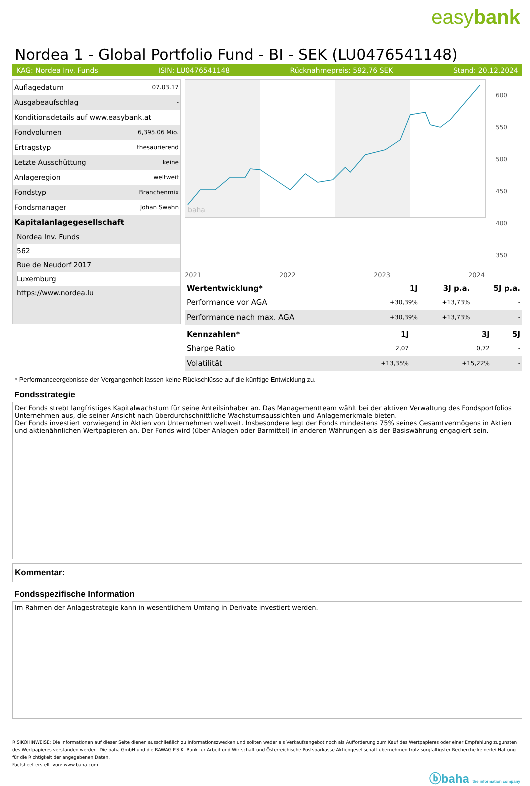easybank
Nordea 1 - Global Portfolio Fund - BI - SEK (LU0476541148)
KAG: Nordea Inv. Funds ISIN: LU0476541148 Rücknahmepreis: 592,76 SEK Stand: 20.12.2024
| Auflagedatum | 07.03.17 |
| Ausgabeaufschlag | - |
| Konditionsdetails auf www.easybank.at | |
| Fondvolumen | 6,395.06 Mio. |
| Ertragstyp | thesaurierend |
| Letzte Ausschüttung | keine |
| Anlageregion | weltweit |
| Fondstyp | Branchenmix |
| Fondsmanager | Johan Swahn |
Kapitalanlagegesellschaft
Nordea Inv. Funds
562
Rue de Neudorf 2017
Luxemburg
https://www.nordea.lu
baha
600
550
500
450
400
350
2021 2022 2023 2024
| Wertentwicklung* | 1J | 3J p.a. | 5J p.a. |
| --- | --- | --- | --- |
| Performance vor AGA | +30,39% | +13,73% | - |
| Performance nach max. AGA | +30,39% | +13,73% | - |
| Kennzahlen* | 1J | 3J | 5J |
| --- | --- | --- | --- |
| Sharpe Ratio | 2,07 | 0,72 | - |
| Volatilität | +13,35% | +15,22% | - |
* Performanceergebnisse der Vergangenheit lassen keine Rückschlüsse auf die künftige Entwicklung zu.
Fondsstrategie
Der Fonds strebt langfristiges Kapitalwachstum für seine Anteilsinhaber an. Das Managementteam wählt bei der aktiven Verwaltung des Fondsportfolios Unternehmen aus, die seiner Ansicht nach überdurchschnittliche Wachstumsaussichten und Anlagemerkmale bieten.
Der Fonds investiert vorwiegend in Aktien von Unternehmen weltweit. Insbesondere legt der Fonds mindestens 75% seines Gesamtvermögens in Aktien und aktienähnlichen Wertpapieren an. Der Fonds wird (über Anlagen oder Barmittel) in anderen Währungen als der Basiswährung engagiert sein.
Kommentar:
Fondsspezifische Information
Im Rahmen der Anlagestrategie kann in wesentlichem Umfang in Derivate investiert werden.
RISIKOHINWEISE: Die Informationen auf dieser Seite dienen ausschließlich zu Informationszwecken und sollten weder als Verkaufsangebot noch als Aufforderung zum Kauf des Wertpapieres oder einer Empfehlung zugunsten des Wertpapieres verstanden werden. Die baha GmbH und die BAWAG P.S.K. Bank für Arbeit und Wirtschaft und Österreichische Postsparkasse Aktiengesellschaft übernehmen trotz sorgfältigster Recherche keinerlei Haftung für die Richtigkeit der angegebenen Daten.
Factsheet erstellt von: www.baha.com
ⓑbaha the information company